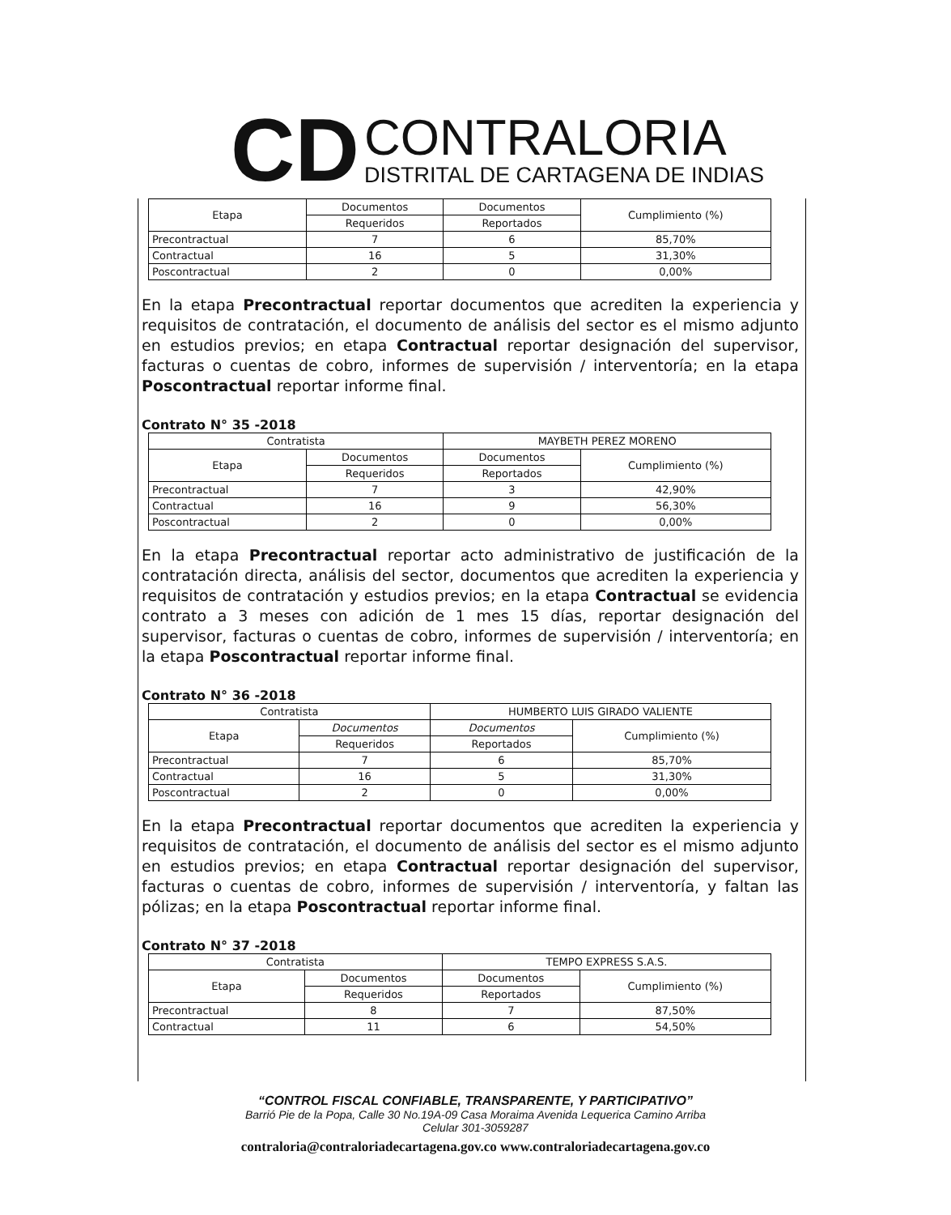CD
CONTRALORIA
DISTRITAL DE CARTAGENA DE INDIAS
| Etapa | Documentos | Documentos | Cumplimiento (%) |
| --- | --- | --- | --- |
| | Requeridos | Reportados | |
| Precontractual | 7 | 6 | 85,70% |
| Contractual | 16 | 5 | 31,30% |
| Poscontractual | 2 | 0 | 0,00% |
En la etapa Precontractual reportar documentos que acrediten la experiencia y requisitos de contratación, el documento de análisis del sector es el mismo adjunto en estudios previos; en etapa Contractual reportar designación del supervisor, facturas o cuentas de cobro, informes de supervisión / interventoría; en la etapa Poscontractual reportar informe final.
Contrato N° 35 -2018
| Contratista | | MAYBETH PEREZ MORENO | |
| Etapa | Documentos | Documentos | Cumplimiento (%) |
| | Requeridos | Reportados | |
| Precontractual | 7 | 3 | 42,90% |
| Contractual | 16 | 9 | 56,30% |
| Poscontractual | 2 | 0 | 0,00% |
En la etapa Precontractual reportar acto administrativo de justificación de la contratación directa, análisis del sector, documentos que acrediten la experiencia y requisitos de contratación y estudios previos; en la etapa Contractual se evidencia contrato a 3 meses con adición de 1 mes 15 días, reportar designación del supervisor, facturas o cuentas de cobro, informes de supervisión / interventoría; en la etapa Poscontractual reportar informe final.
Contrato N° 36 -2018
| Contratista | | HUMBERTO LUIS GIRADO VALIENTE | |
| Etapa | Documentos | Documentos | Cumplimiento (%) |
| | Requeridos | Reportados | |
| Precontractual | 7 | 6 | 85,70% |
| Contractual | 16 | 5 | 31,30% |
| Poscontractual | 2 | 0 | 0,00% |
En la etapa Precontractual reportar documentos que acrediten la experiencia y requisitos de contratación, el documento de análisis del sector es el mismo adjunto en estudios previos; en etapa Contractual reportar designación del supervisor, facturas o cuentas de cobro, informes de supervisión / interventoría, y faltan las pólizas; en la etapa Poscontractual reportar informe final.
Contrato N° 37 -2018
| Contratista | | TEMPO EXPRESS S.A.S. | |
| Etapa | Documentos | Documentos | Cumplimiento (%) |
| | Requeridos | Reportados | |
| Precontractual | 8 | 7 | 87,50% |
| Contractual | 11 | 6 | 54,50% |
“CONTROL FISCAL CONFIABLE, TRANSPARENTE, Y PARTICIPATIVO”
Barrió Pie de la Popa, Calle 30 No.19A-09 Casa Moraima Avenida Lequerica Camino Arriba
Celular 301-3059287
contraloria@contraloriadecartagena.gov.co www.contraloriadecartagena.gov.co